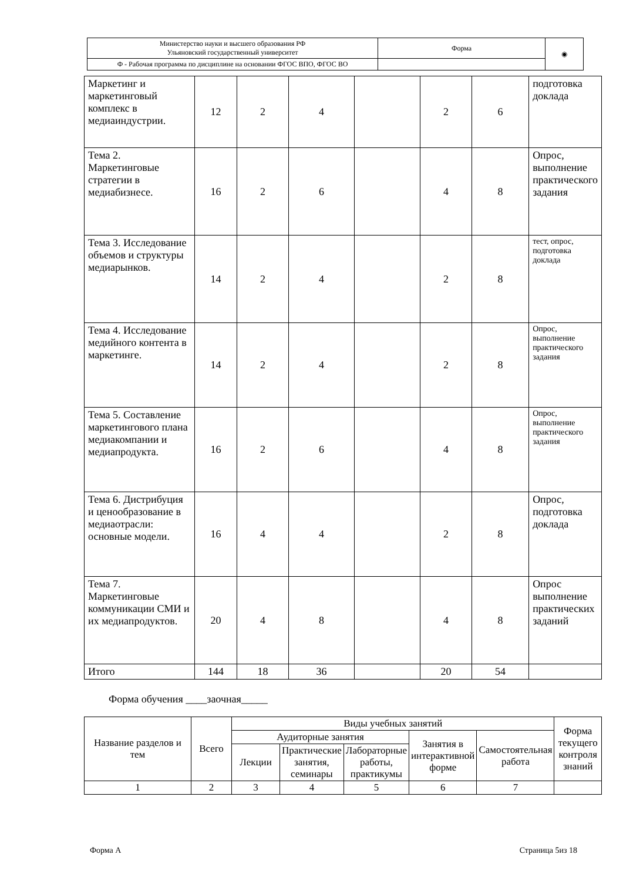| Министерство науки и высшего образования РФ Ульяновский государственный университет | Форма | ◉ |
| Ф - Рабочая программа по дисциплине на основании ФГОС ВПО, ФГОС ВО | | |
| Маркетинг и маркетинговый комплекс в медиаиндустрии. | 12 | 2 | 4 | | 2 | 6 | подготовка доклада |
| Тема 2. Маркетинговые стратегии в медиабизнесе. | 16 | 2 | 6 | | 4 | 8 | Опрос, выполнение практического задания |
| Тема 3. Исследование объемов и структуры медиарынков. | 14 | 2 | 4 | | 2 | 8 | тест, опрос, подготовка доклада |
| Тема 4. Исследование медийного контента в маркетинге. | 14 | 2 | 4 | | 2 | 8 | Опрос, выполнение практического задания |
| Тема 5. Составление маркетингового плана медиакомпании и медиапродукта. | 16 | 2 | 6 | | 4 | 8 | Опрос, выполнение практического задания |
| Тема 6. Дистрибуция и ценообразование в медиаотрасли: основные модели. | 16 | 4 | 4 | | 2 | 8 | Опрос, подготовка доклада |
| Тема 7. Маркетинговые коммуникации СМИ и их медиапродуктов. | 20 | 4 | 8 | | 4 | 8 | Опрос выполнение практических заданий |
| Итого | 144 | 18 | 36 | | 20 | 54 | |
Форма обучения ____заочная_____
| Название разделов и тем | Всего | Виды учебных занятий | | | | | Форма текущего контроля знаний |
| --- | --- | --- | --- | --- | --- | --- | --- |
| | | Аудиторные занятия | | | Занятия в интерактивной форме | Самостоятельная работа | |
| | | Лекции | Практические занятия, семинары | Лабораторные работы, практикумы | | | |
| 1 | 2 | 3 | 4 | 5 | 6 | 7 | |
Форма А Страница 5из 18